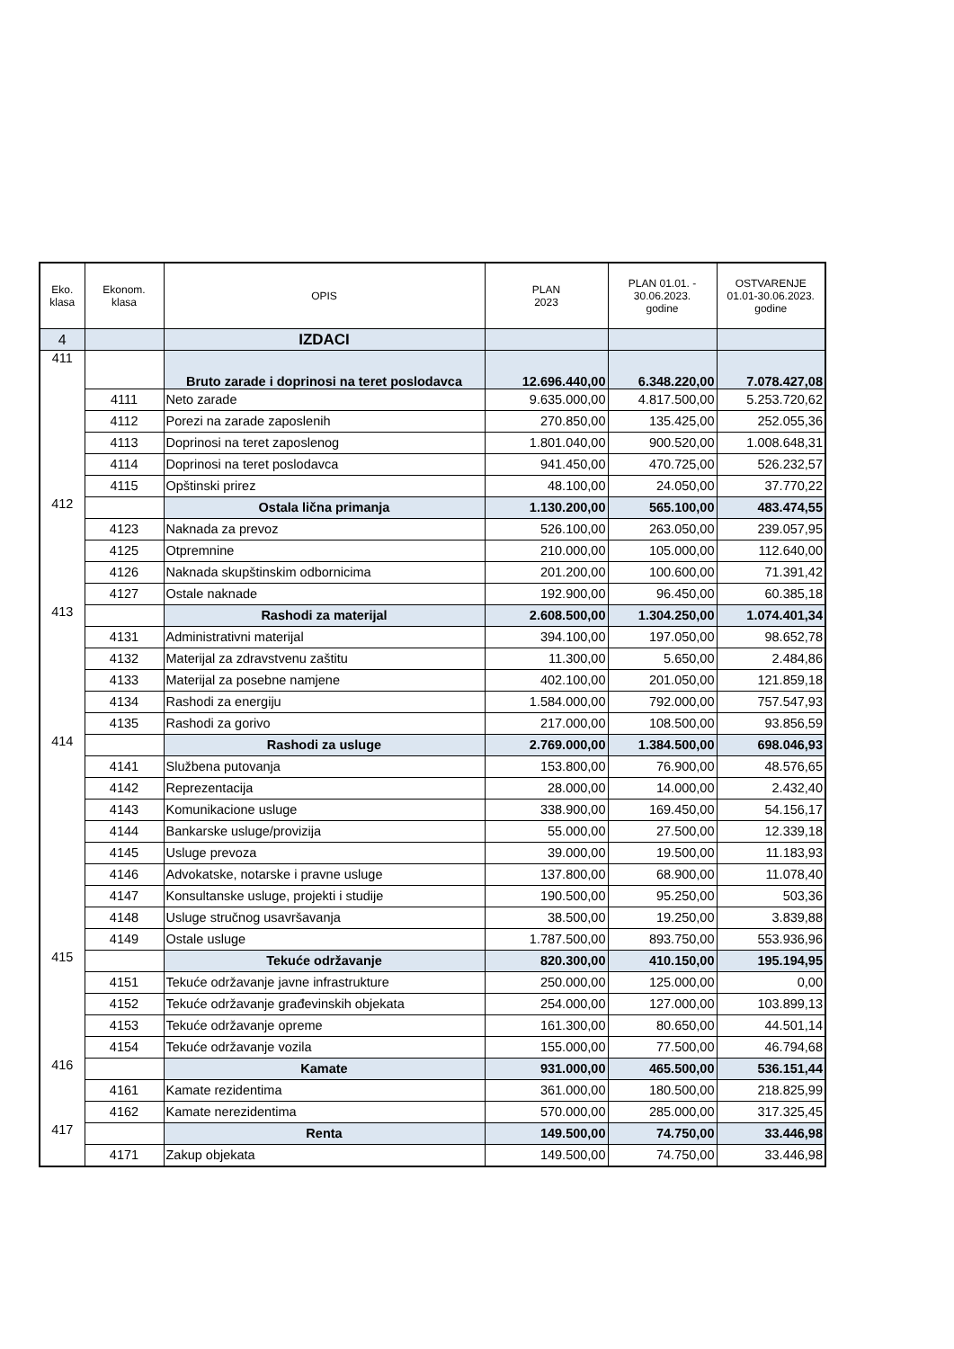| Eko. klasa | Ekonom. klasa | OPIS | PLAN 2023 | PLAN 01.01. - 30.06.2023. godine | OSTVARENJE 01.01-30.06.2023. godine |
| --- | --- | --- | --- | --- | --- |
| 4 | | IZDACI | | | |
| 411 | | Bruto zarade i doprinosi na teret poslodavca | 12.696.440,00 | 6.348.220,00 | 7.078.427,08 |
| | 4111 | Neto zarade | 9.635.000,00 | 4.817.500,00 | 5.253.720,62 |
| | 4112 | Porezi na zarade zaposlenih | 270.850,00 | 135.425,00 | 252.055,36 |
| | 4113 | Doprinosi na teret zaposlenog | 1.801.040,00 | 900.520,00 | 1.008.648,31 |
| | 4114 | Doprinosi na teret poslodavca | 941.450,00 | 470.725,00 | 526.232,57 |
| | 4115 | Opštinski prirez | 48.100,00 | 24.050,00 | 37.770,22 |
| 412 | | Ostala lična primanja | 1.130.200,00 | 565.100,00 | 483.474,55 |
| | 4123 | Naknada za prevoz | 526.100,00 | 263.050,00 | 239.057,95 |
| | 4125 | Otpremnine | 210.000,00 | 105.000,00 | 112.640,00 |
| | 4126 | Naknada skupštinskim odbornicima | 201.200,00 | 100.600,00 | 71.391,42 |
| | 4127 | Ostale naknade | 192.900,00 | 96.450,00 | 60.385,18 |
| 413 | | Rashodi za materijal | 2.608.500,00 | 1.304.250,00 | 1.074.401,34 |
| | 4131 | Administrativni materijal | 394.100,00 | 197.050,00 | 98.652,78 |
| | 4132 | Materijal za zdravstvenu zaštitu | 11.300,00 | 5.650,00 | 2.484,86 |
| | 4133 | Materijal za posebne namjene | 402.100,00 | 201.050,00 | 121.859,18 |
| | 4134 | Rashodi za energiju | 1.584.000,00 | 792.000,00 | 757.547,93 |
| | 4135 | Rashodi za gorivo | 217.000,00 | 108.500,00 | 93.856,59 |
| 414 | | Rashodi za usluge | 2.769.000,00 | 1.384.500,00 | 698.046,93 |
| | 4141 | Službena putovanja | 153.800,00 | 76.900,00 | 48.576,65 |
| | 4142 | Reprezentacija | 28.000,00 | 14.000,00 | 2.432,40 |
| | 4143 | Komunikacione usluge | 338.900,00 | 169.450,00 | 54.156,17 |
| | 4144 | Bankarske usluge/provizija | 55.000,00 | 27.500,00 | 12.339,18 |
| | 4145 | Usluge prevoza | 39.000,00 | 19.500,00 | 11.183,93 |
| | 4146 | Advokatske, notarske i pravne usluge | 137.800,00 | 68.900,00 | 11.078,40 |
| | 4147 | Konsultanske usluge, projekti i studije | 190.500,00 | 95.250,00 | 503,36 |
| | 4148 | Usluge stručnog usavršavanja | 38.500,00 | 19.250,00 | 3.839,88 |
| | 4149 | Ostale usluge | 1.787.500,00 | 893.750,00 | 553.936,96 |
| 415 | | Tekuće održavanje | 820.300,00 | 410.150,00 | 195.194,95 |
| | 4151 | Tekuće održavanje javne infrastrukture | 250.000,00 | 125.000,00 | 0,00 |
| | 4152 | Tekuće održavanje građevinskih objekata | 254.000,00 | 127.000,00 | 103.899,13 |
| | 4153 | Tekuće održavanje opreme | 161.300,00 | 80.650,00 | 44.501,14 |
| | 4154 | Tekuće održavanje vozila | 155.000,00 | 77.500,00 | 46.794,68 |
| 416 | | Kamate | 931.000,00 | 465.500,00 | 536.151,44 |
| | 4161 | Kamate rezidentima | 361.000,00 | 180.500,00 | 218.825,99 |
| | 4162 | Kamate nerezidentima | 570.000,00 | 285.000,00 | 317.325,45 |
| 417 | | Renta | 149.500,00 | 74.750,00 | 33.446,98 |
| | 4171 | Zakup objekata | 149.500,00 | 74.750,00 | 33.446,98 |